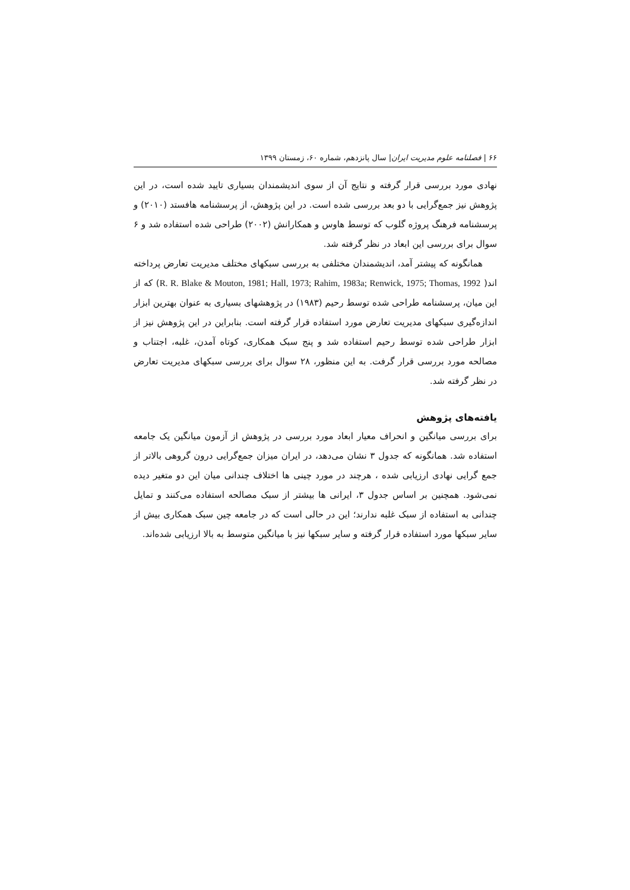۶۶ | فصلنامه علوم مدیریت ایران| سال پانزدهم، شماره ۶۰، زمستان ۱۳۹۹
نهادی مورد بررسی قرار گرفته و نتایج آن از سوی اندیشمندان بسیاری تایید شده است، در این پژوهش نیز جمع‌گرایی با دو بعد بررسی شده است. در این پژوهش، از پرسشنامه هافستد (۲۰۱۰) و پرسشنامه فرهنگ پروژه گلوب که توسط هاوس و همکارانش (۲۰۰۲) طراحی شده استفاده شد و ۶ سوال برای بررسی این ابعاد در نظر گرفته شد.
همانگونه که پیشتر آمد، اندیشمندان مختلفی به بررسی سبکهای مختلف مدیریت تعارض پرداخته اند( R. R. Blake & Mouton, 1981; Hall, 1973; Rahim, 1983a; Renwick, 1975; Thomas, 1992) که از این میان، پرسشنامه طراحی شده توسط رحیم (۱۹۸۳) در پژوهشهای بسیاری به عنوان بهترین ابزار اندازه‌گیری سبکهای مدیریت تعارض مورد استفاده قرار گرفته است. بنابراین در این پژوهش نیز از ابزار طراحی شده توسط رحیم استفاده شد و پنج سبک همکاری، کوتاه آمدن، غلبه، اجتناب و مصالحه مورد بررسی قرار گرفت. به این منظور، ۲۸ سوال برای بررسی سبکهای مدیریت تعارض در نظر گرفته شد.
یافته‌های پژوهش
برای بررسی میانگین و انحراف معیار ابعاد مورد بررسی در پژوهش از آزمون میانگین یک جامعه استفاده شد. همانگونه که جدول ۳ نشان می‌دهد، در ایران میزان جمع‌گرایی درون گروهی بالاتر از جمع گرایی نهادی ارزیابی شده ، هرچند در مورد چینی ها اختلاف چندانی میان این دو متغیر دیده نمی‌شود. همچنین بر اساس جدول ۳، ایرانی ها بیشتر از سبک مصالحه استفاده می‌کنند و تمایل چندانی به استفاده از سبک غلبه ندارند؛ این در حالی است که در جامعه چین سبک همکاری بیش از سایر سبکها مورد استفاده قرار گرفته و سایر سبکها نیز با میانگین متوسط به بالا ارزیابی شده‌اند.